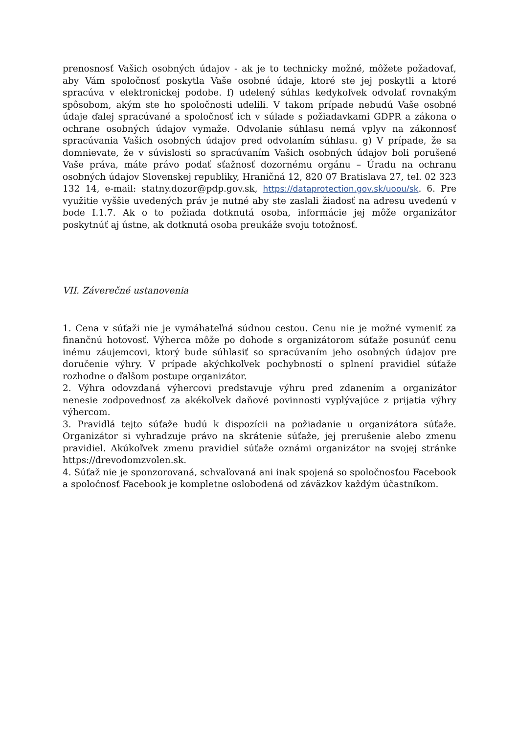prenosnosť Vašich osobných údajov - ak je to technicky možné, môžete požadovať, aby Vám spoločnosť poskytla Vaše osobné údaje, ktoré ste jej poskytli a ktoré spracúva v elektronickej podobe. f) udelený súhlas kedykoľvek odvolať rovnakým spôsobom, akým ste ho spoločnosti udelili. V takom prípade nebudú Vaše osobné údaje ďalej spracúvané a spoločnosť ich v súlade s požiadavkami GDPR a zákona o ochrane osobných údajov vymaže. Odvolanie súhlasu nemá vplyv na zákonnosť spracúvania Vašich osobných údajov pred odvolaním súhlasu. g) V prípade, že sa domnievate, že v súvislosti so spracúvaním Vašich osobných údajov boli porušené Vaše práva, máte právo podať sťažnosť dozornému orgánu – Úradu na ochranu osobných údajov Slovenskej republiky, Hraničná 12, 820 07 Bratislava 27, tel. 02 323 132 14, e-mail: statny.dozor@pdp.gov.sk, https://dataprotection.gov.sk/uoou/sk. 6. Pre využitie vyššie uvedených práv je nutné aby ste zaslali žiadosť na adresu uvedenú v bode I.1.7. Ak o to požiada dotknutá osoba, informácie jej môže organizátor poskytnúť aj ústne, ak dotknutá osoba preukáže svoju totožnosť.
VII. Záverečné ustanovenia
1. Cena v súťaži nie je vymáhateľná súdnou cestou. Cenu nie je možné vymeniť za finančnú hotovosť. Výherca môže po dohode s organizátorom súťaže posunúť cenu inému záujemcovi, ktorý bude súhlasiť so spracúvaním jeho osobných údajov pre doručenie výhry. V prípade akýchkoľvek pochybností o splnení pravidiel súťaže rozhodne o ďalšom postupe organizátor.
2. Výhra odovzdaná výhercovi predstavuje výhru pred zdanením a organizátor nenesie zodpovednosť za akékoľvek daňové povinnosti vyplývajúce z prijatia výhry výhercom.
3. Pravidlá tejto súťaže budú k dispozícii na požiadanie u organizátora súťaže. Organizátor si vyhradzuje právo na skrátenie súťaže, jej prerušenie alebo zmenu pravidiel. Akúkoľvek zmenu pravidiel súťaže oznámi organizátor na svojej stránke https://drevodomzvolen.sk.
4. Súťaž nie je sponzorovaná, schvaľovaná ani inak spojená so spoločnosťou Facebook a spoločnosť Facebook je kompletne oslobodená od záväzkov každým účastníkom.